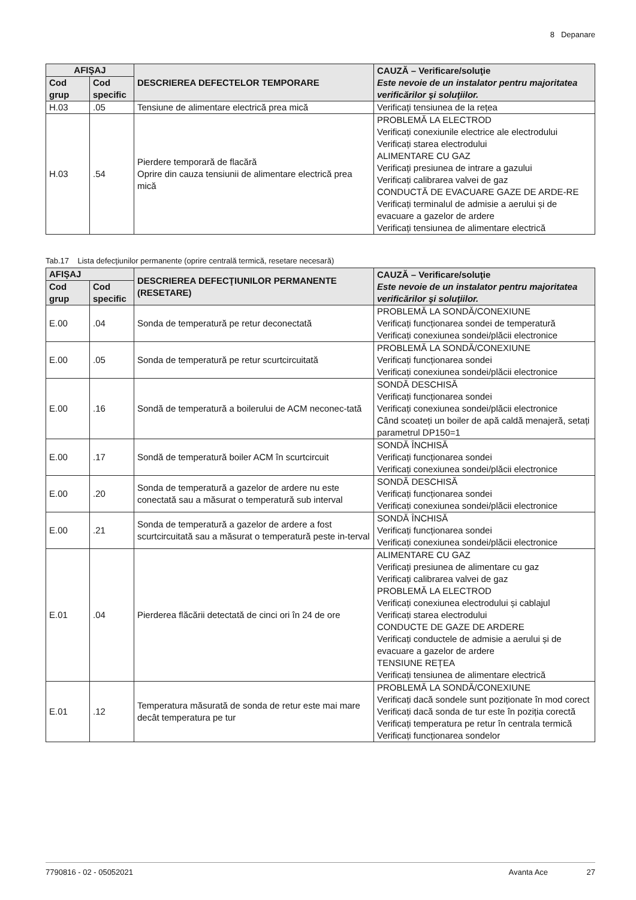8 Depanare
| AFIŞAJ | | DESCRIEREA DEFECTELOR TEMPORARE | CAUZĂ – Verificare/soluţie Este nevoie de un instalator pentru majoritatea verificărilor şi soluţiilor. |
| --- | --- | --- | --- |
| Cod grup | Cod specific | | |
| H.03 | .05 | Tensiune de alimentare electrică prea mică | Verificați tensiunea de la rețea |
| H.03 | .54 | Pierdere temporară de flacără Oprire din cauza tensiunii de alimentare electrică prea mică | PROBLEMĂ LA ELECTROD Verificați conexiunile electrice ale electrodului Verificați starea electrodului ALIMENTARE CU GAZ Verificați presiunea de intrare a gazului Verificați calibrarea valvei de gaz CONDUCTĂ DE EVACUARE GAZE DE ARDE-RE Verificați terminalul de admisie a aerului și de evacuare a gazelor de ardere Verificați tensiunea de alimentare electrică |
Tab.17 Lista defecţiunilor permanente (oprire centrală termică, resetare necesară)
| AFIŞAJ | | DESCRIEREA DEFECŢIUNILOR PERMANENTE (RESETARE) | CAUZĂ – Verificare/soluţie Este nevoie de un instalator pentru majoritatea verificărilor şi soluţiilor. |
| --- | --- | --- | --- |
| Cod grup | Cod specific | | |
| E.00 | .04 | Sonda de temperatură pe retur deconectată | PROBLEMĂ LA SONDĂ/CONEXIUNE Verificați funcționarea sondei de temperatură Verificați conexiunea sondei/plăcii electronice |
| E.00 | .05 | Sonda de temperatură pe retur scurtcircuitată | PROBLEMĂ LA SONDĂ/CONEXIUNE Verificați funcționarea sondei Verificați conexiunea sondei/plăcii electronice |
| E.00 | .16 | Sondă de temperatură a boilerului de ACM neconec-tată | SONDĂ DESCHISĂ Verificați funcționarea sondei Verificați conexiunea sondei/plăcii electronice Când scoateți un boiler de apă caldă menajeră, setați parametrul DP150=1 |
| E.00 | .17 | Sondă de temperatură boiler ACM în scurtcircuit | SONDĂ ÎNCHISĂ Verificați funcționarea sondei Verificați conexiunea sondei/plăcii electronice |
| E.00 | .20 | Sonda de temperatură a gazelor de ardere nu este conectată sau a măsurat o temperatură sub interval | SONDĂ DESCHISĂ Verificați funcționarea sondei Verificați conexiunea sondei/plăcii electronice |
| E.00 | .21 | Sonda de temperatură a gazelor de ardere a fost scurtcircuitată sau a măsurat o temperatură peste in-terval | SONDĂ ÎNCHISĂ Verificați funcționarea sondei Verificați conexiunea sondei/plăcii electronice |
| E.01 | .04 | Pierderea flăcării detectată de cinci ori în 24 de ore | ALIMENTARE CU GAZ Verificați presiunea de alimentare cu gaz Verificați calibrarea valvei de gaz PROBLEMĂ LA ELECTROD Verificați conexiunea electrodului și cablajul Verificați starea electrodului CONDUCTE DE GAZE DE ARDERE Verificați conductele de admisie a aerului și de evacuare a gazelor de ardere TENSIUNE REȚEA Verificați tensiunea de alimentare electrică |
| E.01 | .12 | Temperatura măsurată de sonda de retur este mai mare decât temperatura pe tur | PROBLEMĂ LA SONDĂ/CONEXIUNE Verificați dacă sondele sunt poziționate în mod corect Verificați dacă sonda de tur este în poziția corectă Verificați temperatura pe retur în centrala termică Verificați funcționarea sondelor |
7790816 - 02 - 05052021 Avanta Ace 27